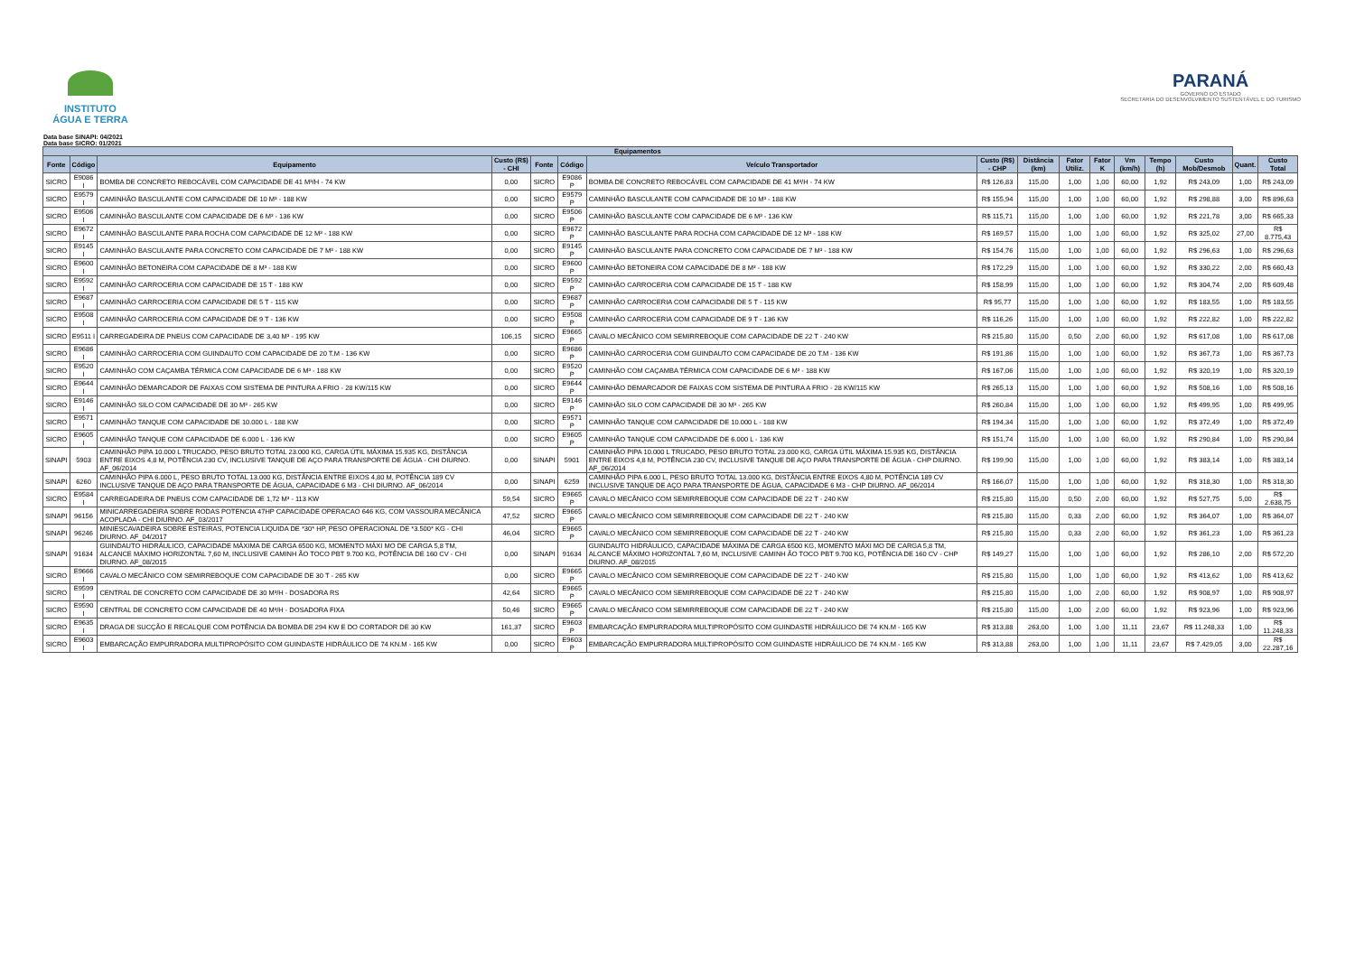INSTITUTO
ÁGUA E TERRA
PARANÁ
GOVERNO DO ESTADO
SECRETARIA DO DESENVOLVIMENTO SUSTENTÁVEL E DO TURISMO
Data base SINAPI: 04/2021
Data base SICRO: 01/2021
| Equipamentos | | | | | | | | | | | | | | | |
| --- | --- | --- | --- | --- | --- | --- | --- | --- | --- | --- | --- | --- | --- | --- | --- |
| Fonte | Código | Equipamento | Custo (R$) - CHI | Fonte | Código | Veículo Transportador | Custo (R$) - CHP | Distância (km) | Fator Utiliz. | Fator K | Vm (km/h) | Tempo (h) | Custo Mob/Desmob | Quant. | Custo Total |
| SICRO | E9086 I | BOMBA DE CONCRETO REBOCÁVEL COM CAPACIDADE DE 41 M³/H - 74 KW | 0,00 | SICRO | E9086 P | BOMBA DE CONCRETO REBOCÁVEL COM CAPACIDADE DE 41 M³/H - 74 KW | R$ 126,83 | 115,00 | 1,00 | 1,00 | 60,00 | 1,92 | R$ 243,09 | 1,00 | R$ 243,09 |
| SICRO | E9579 I | CAMINHÃO BASCULANTE COM CAPACIDADE DE 10 M³ - 188 KW | 0,00 | SICRO | E9579 P | CAMINHÃO BASCULANTE COM CAPACIDADE DE 10 M³ - 188 KW | R$ 155,94 | 115,00 | 1,00 | 1,00 | 60,00 | 1,92 | R$ 298,88 | 3,00 | R$ 896,63 |
| SICRO | E9506 I | CAMINHÃO BASCULANTE COM CAPACIDADE DE 6 M³ - 136 KW | 0,00 | SICRO | E9506 P | CAMINHÃO BASCULANTE COM CAPACIDADE DE 6 M³ - 136 KW | R$ 115,71 | 115,00 | 1,00 | 1,00 | 60,00 | 1,92 | R$ 221,78 | 3,00 | R$ 665,33 |
| SICRO | E9672 I | CAMINHÃO BASCULANTE PARA ROCHA COM CAPACIDADE DE 12 M³ - 188 KW | 0,00 | SICRO | E9672 P | CAMINHÃO BASCULANTE PARA ROCHA COM CAPACIDADE DE 12 M³ - 188 KW | R$ 169,57 | 115,00 | 1,00 | 1,00 | 60,00 | 1,92 | R$ 325,02 | 27,00 | R$ 8.775,43 |
| SICRO | E9145 I | CAMINHÃO BASCULANTE PARA CONCRETO COM CAPACIDADE DE 7 M³ - 188 KW | 0,00 | SICRO | E9145 P | CAMINHÃO BASCULANTE PARA CONCRETO COM CAPACIDADE DE 7 M³ - 188 KW | R$ 154,76 | 115,00 | 1,00 | 1,00 | 60,00 | 1,92 | R$ 296,63 | 1,00 | R$ 296,63 |
| SICRO | E9600 I | CAMINHÃO BETONEIRA COM CAPACIDADE DE 8 M³ - 188 KW | 0,00 | SICRO | E9600 P | CAMINHÃO BETONEIRA COM CAPACIDADE DE 8 M³ - 188 KW | R$ 172,29 | 115,00 | 1,00 | 1,00 | 60,00 | 1,92 | R$ 330,22 | 2,00 | R$ 660,43 |
| SICRO | E9592 I | CAMINHÃO CARROCERIA COM CAPACIDADE DE 15 T - 188 KW | 0,00 | SICRO | E9592 P | CAMINHÃO CARROCERIA COM CAPACIDADE DE 15 T - 188 KW | R$ 158,99 | 115,00 | 1,00 | 1,00 | 60,00 | 1,92 | R$ 304,74 | 2,00 | R$ 609,48 |
| SICRO | E9687 I | CAMINHÃO CARROCERIA COM CAPACIDADE DE 5 T - 115 KW | 0,00 | SICRO | E9687 P | CAMINHÃO CARROCERIA COM CAPACIDADE DE 5 T - 115 KW | R$ 95,77 | 115,00 | 1,00 | 1,00 | 60,00 | 1,92 | R$ 183,55 | 1,00 | R$ 183,55 |
| SICRO | E9508 I | CAMINHÃO CARROCERIA COM CAPACIDADE DE 9 T - 136 KW | 0,00 | SICRO | E9508 P | CAMINHÃO CARROCERIA COM CAPACIDADE DE 9 T - 136 KW | R$ 116,26 | 115,00 | 1,00 | 1,00 | 60,00 | 1,92 | R$ 222,82 | 1,00 | R$ 222,82 |
| SICRO | E9511 I | CARREGADEIRA DE PNEUS COM CAPACIDADE DE 3,40 M³ - 195 KW | 106,15 | SICRO | E9665 P | CAVALO MECÂNICO COM SEMIRREBOQUE COM CAPACIDADE DE 22 T - 240 KW | R$ 215,80 | 115,00 | 0,50 | 2,00 | 60,00 | 1,92 | R$ 617,08 | 1,00 | R$ 617,08 |
| SICRO | E9686 I | CAMINHÃO CARROCERIA COM GUINDAUTO COM CAPACIDADE DE 20 T.M - 136 KW | 0,00 | SICRO | E9686 P | CAMINHÃO CARROCERIA COM GUINDAUTO COM CAPACIDADE DE 20 T.M - 136 KW | R$ 191,86 | 115,00 | 1,00 | 1,00 | 60,00 | 1,92 | R$ 367,73 | 1,00 | R$ 367,73 |
| SICRO | E9520 I | CAMINHÃO COM CAÇAMBA TÉRMICA COM CAPACIDADE DE 6 M³ - 188 KW | 0,00 | SICRO | E9520 P | CAMINHÃO COM CAÇAMBA TÉRMICA COM CAPACIDADE DE 6 M³ - 188 KW | R$ 167,06 | 115,00 | 1,00 | 1,00 | 60,00 | 1,92 | R$ 320,19 | 1,00 | R$ 320,19 |
| SICRO | E9644 I | CAMINHÃO DEMARCADOR DE FAIXAS COM SISTEMA DE PINTURA A FRIO - 28 KW/115 KW | 0,00 | SICRO | E9644 P | CAMINHÃO DEMARCADOR DE FAIXAS COM SISTEMA DE PINTURA A FRIO - 28 KW/115 KW | R$ 265,13 | 115,00 | 1,00 | 1,00 | 60,00 | 1,92 | R$ 508,16 | 1,00 | R$ 508,16 |
| SICRO | E9146 I | CAMINHÃO SILO COM CAPACIDADE DE 30 M³ - 265 KW | 0,00 | SICRO | E9146 P | CAMINHÃO SILO COM CAPACIDADE DE 30 M³ - 265 KW | R$ 260,84 | 115,00 | 1,00 | 1,00 | 60,00 | 1,92 | R$ 499,95 | 1,00 | R$ 499,95 |
| SICRO | E9571 I | CAMINHÃO TANQUE COM CAPACIDADE DE 10.000 L - 188 KW | 0,00 | SICRO | E9571 P | CAMINHÃO TANQUE COM CAPACIDADE DE 10.000 L - 188 KW | R$ 194,34 | 115,00 | 1,00 | 1,00 | 60,00 | 1,92 | R$ 372,49 | 1,00 | R$ 372,49 |
| SICRO | E9605 I | CAMINHÃO TANQUE COM CAPACIDADE DE 6.000 L - 136 KW | 0,00 | SICRO | E9605 P | CAMINHÃO TANQUE COM CAPACIDADE DE 6.000 L - 136 KW | R$ 151,74 | 115,00 | 1,00 | 1,00 | 60,00 | 1,92 | R$ 290,84 | 1,00 | R$ 290,84 |
| SINAPI | 5903 | CAMINHÃO PIPA 10.000 L TRUCADO, PESO BRUTO TOTAL 23.000 KG, CARGA ÚTIL MÁXIMA 15.935 KG, DISTÂNCIA ENTRE EIXOS 4,8 M, POTÊNCIA 230 CV, INCLUSIVE TANQUE DE AÇO PARA TRANSPORTE DE ÁGUA - CHI DIURNO. AF_06/2014 | 0,00 | SINAPI | 5901 | CAMINHÃO PIPA 10.000 L TRUCADO, PESO BRUTO TOTAL 23.000 KG, CARGA ÚTIL MÁXIMA 15.935 KG, DISTÂNCIA ENTRE EIXOS 4,8 M, POTÊNCIA 230 CV, INCLUSIVE TANQUE DE AÇO PARA TRANSPORTE DE ÁGUA - CHP DIURNO. AF_06/2014 | R$ 199,90 | 115,00 | 1,00 | 1,00 | 60,00 | 1,92 | R$ 383,14 | 1,00 | R$ 383,14 |
| SINAPI | 6260 | CAMINHÃO PIPA 6.000 L, PESO BRUTO TOTAL 13.000 KG, DISTÂNCIA ENTRE EIXOS 4,80 M, POTÊNCIA 189 CV INCLUSIVE TANQUE DE AÇO PARA TRANSPORTE DE ÁGUA, CAPACIDADE 6 M3 - CHI DIURNO. AF_06/2014 | 0,00 | SINAPI | 6259 | CAMINHÃO PIPA 6.000 L, PESO BRUTO TOTAL 13.000 KG, DISTÂNCIA ENTRE EIXOS 4,80 M, POTÊNCIA 189 CV INCLUSIVE TANQUE DE AÇO PARA TRANSPORTE DE ÁGUA, CAPACIDADE 6 M3 - CHP DIURNO. AF_06/2014 | R$ 166,07 | 115,00 | 1,00 | 1,00 | 60,00 | 1,92 | R$ 318,30 | 1,00 | R$ 318,30 |
| SICRO | E9584 I | CARREGADEIRA DE PNEUS COM CAPACIDADE DE 1,72 M³ - 113 KW | 59,54 | SICRO | E9665 P | CAVALO MECÂNICO COM SEMIRREBOQUE COM CAPACIDADE DE 22 T - 240 KW | R$ 215,80 | 115,00 | 0,50 | 2,00 | 60,00 | 1,92 | R$ 527,75 | 5,00 | R$ 2.638,75 |
| SINAPI | 96156 | MINICARREGADEIRA SOBRE RODAS POTENCIA 47HP CAPACIDADE OPERACAO 646 KG, COM VASSOURA MECÂNICA ACOPLADA - CHI DIURNO. AF_03/2017 | 47,52 | SICRO | E9665 P | CAVALO MECÂNICO COM SEMIRREBOQUE COM CAPACIDADE DE 22 T - 240 KW | R$ 215,80 | 115,00 | 0,33 | 2,00 | 60,00 | 1,92 | R$ 364,07 | 1,00 | R$ 364,07 |
| SINAPI | 96246 | MINIESCAVADEIRA SOBRE ESTEIRAS, POTENCIA LIQUIDA DE *30* HP, PESO OPERACIONAL DE *3.500* KG - CHI DIURNO. AF_04/2017 | 46,04 | SICRO | E9665 P | CAVALO MECÂNICO COM SEMIRREBOQUE COM CAPACIDADE DE 22 T - 240 KW | R$ 215,80 | 115,00 | 0,33 | 2,00 | 60,00 | 1,92 | R$ 361,23 | 1,00 | R$ 361,23 |
| SINAPI | 91634 | GUINDAUTO HIDRÁULICO, CAPACIDADE MÁXIMA DE CARGA 6500 KG, MOMENTO MÁXI MO DE CARGA 5,8 TM, ALCANCE MÁXIMO HORIZONTAL 7,60 M, INCLUSIVE CAMINH ÃO TOCO PBT 9.700 KG, POTÊNCIA DE 160 CV - CHI DIURNO. AF_08/2015 | 0,00 | SINAPI | 91634 | GUINDAUTO HIDRÁULICO, CAPACIDADE MÁXIMA DE CARGA 6500 KG, MOMENTO MÁXI MO DE CARGA 5,8 TM, ALCANCE MÁXIMO HORIZONTAL 7,60 M, INCLUSIVE CAMINH ÃO TOCO PBT 9.700 KG, POTÊNCIA DE 160 CV - CHP DIURNO. AF_08/2015 | R$ 149,27 | 115,00 | 1,00 | 1,00 | 60,00 | 1,92 | R$ 286,10 | 2,00 | R$ 572,20 |
| SICRO | E9666 I | CAVALO MECÂNICO COM SEMIRREBOQUE COM CAPACIDADE DE 30 T - 265 KW | 0,00 | SICRO | E9665 P | CAVALO MECÂNICO COM SEMIRREBOQUE COM CAPACIDADE DE 22 T - 240 KW | R$ 215,80 | 115,00 | 1,00 | 1,00 | 60,00 | 1,92 | R$ 413,62 | 1,00 | R$ 413,62 |
| SICRO | E9599 I | CENTRAL DE CONCRETO COM CAPACIDADE DE 30 M³/H - DOSADORA RS | 42,64 | SICRO | E9665 P | CAVALO MECÂNICO COM SEMIRREBOQUE COM CAPACIDADE DE 22 T - 240 KW | R$ 215,80 | 115,00 | 1,00 | 2,00 | 60,00 | 1,92 | R$ 908,97 | 1,00 | R$ 908,97 |
| SICRO | E9590 I | CENTRAL DE CONCRETO COM CAPACIDADE DE 40 M³/H - DOSADORA FIXA | 50,46 | SICRO | E9665 P | CAVALO MECÂNICO COM SEMIRREBOQUE COM CAPACIDADE DE 22 T - 240 KW | R$ 215,80 | 115,00 | 1,00 | 2,00 | 60,00 | 1,92 | R$ 923,96 | 1,00 | R$ 923,96 |
| SICRO | E9635 I | DRAGA DE SUCÇÃO E RECALQUE COM POTÊNCIA DA BOMBA DE 294 KW E DO CORTADOR DE 30 KW | 161,37 | SICRO | E9603 P | EMBARCAÇÃO EMPURRADORA MULTIPROPÓSITO COM GUINDASTE HIDRÁULICO DE 74 KN.M - 165 KW | R$ 313,88 | 263,00 | 1,00 | 1,00 | 11,11 | 23,67 | R$ 11.248,33 | 1,00 | R$ 11.248,33 |
| SICRO | E9603 I | EMBARCAÇÃO EMPURRADORA MULTIPROPÓSITO COM GUINDASTE HIDRÁULICO DE 74 KN.M - 165 KW | 0,00 | SICRO | E9603 P | EMBARCAÇÃO EMPURRADORA MULTIPROPÓSITO COM GUINDASTE HIDRÁULICO DE 74 KN.M - 165 KW | R$ 313,88 | 263,00 | 1,00 | 1,00 | 11,11 | 23,67 | R$ 7.429,05 | 3,00 | R$ 22.287,16 |